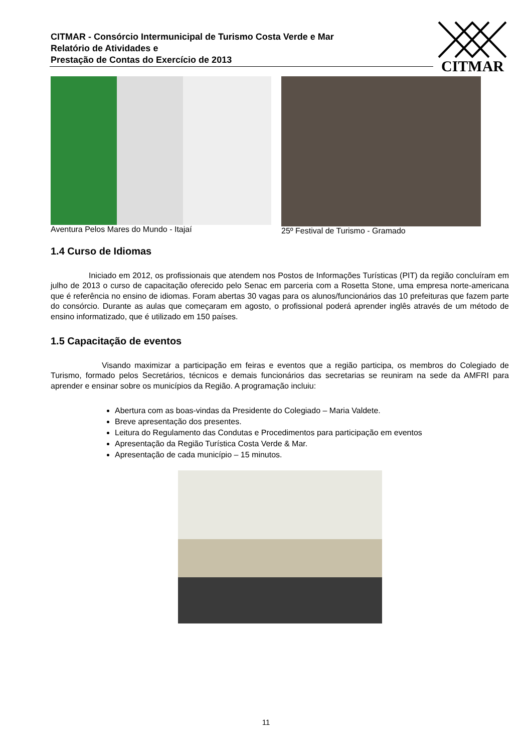CITMAR - Consórcio Intermunicipal de Turismo Costa Verde e Mar
Relatório de Atividades e
Prestação de Contas do Exercício de 2013
CITMAR
Aventura Pelos Mares do Mundo - Itajaí
25º Festival de Turismo - Gramado
1.4 Curso de Idiomas
Iniciado em 2012, os profissionais que atendem nos Postos de Informações Turísticas (PIT) da região concluíram em julho de 2013 o curso de capacitação oferecido pelo Senac em parceria com a Rosetta Stone, uma empresa norte-americana que é referência no ensino de idiomas. Foram abertas 30 vagas para os alunos/funcionários das 10 prefeituras que fazem parte do consórcio. Durante as aulas que começaram em agosto, o profissional poderá aprender inglês através de um método de ensino informatizado, que é utilizado em 150 países.
1.5 Capacitação de eventos
Visando maximizar a participação em feiras e eventos que a região participa, os membros do Colegiado de Turismo, formado pelos Secretários, técnicos e demais funcionários das secretarias se reuniram na sede da AMFRI para aprender e ensinar sobre os municípios da Região. A programação incluiu:
Abertura com as boas-vindas da Presidente do Colegiado – Maria Valdete.
Breve apresentação dos presentes.
Leitura do Regulamento das Condutas e Procedimentos para participação em eventos
Apresentação da Região Turística Costa Verde & Mar.
Apresentação de cada município – 15 minutos.
11